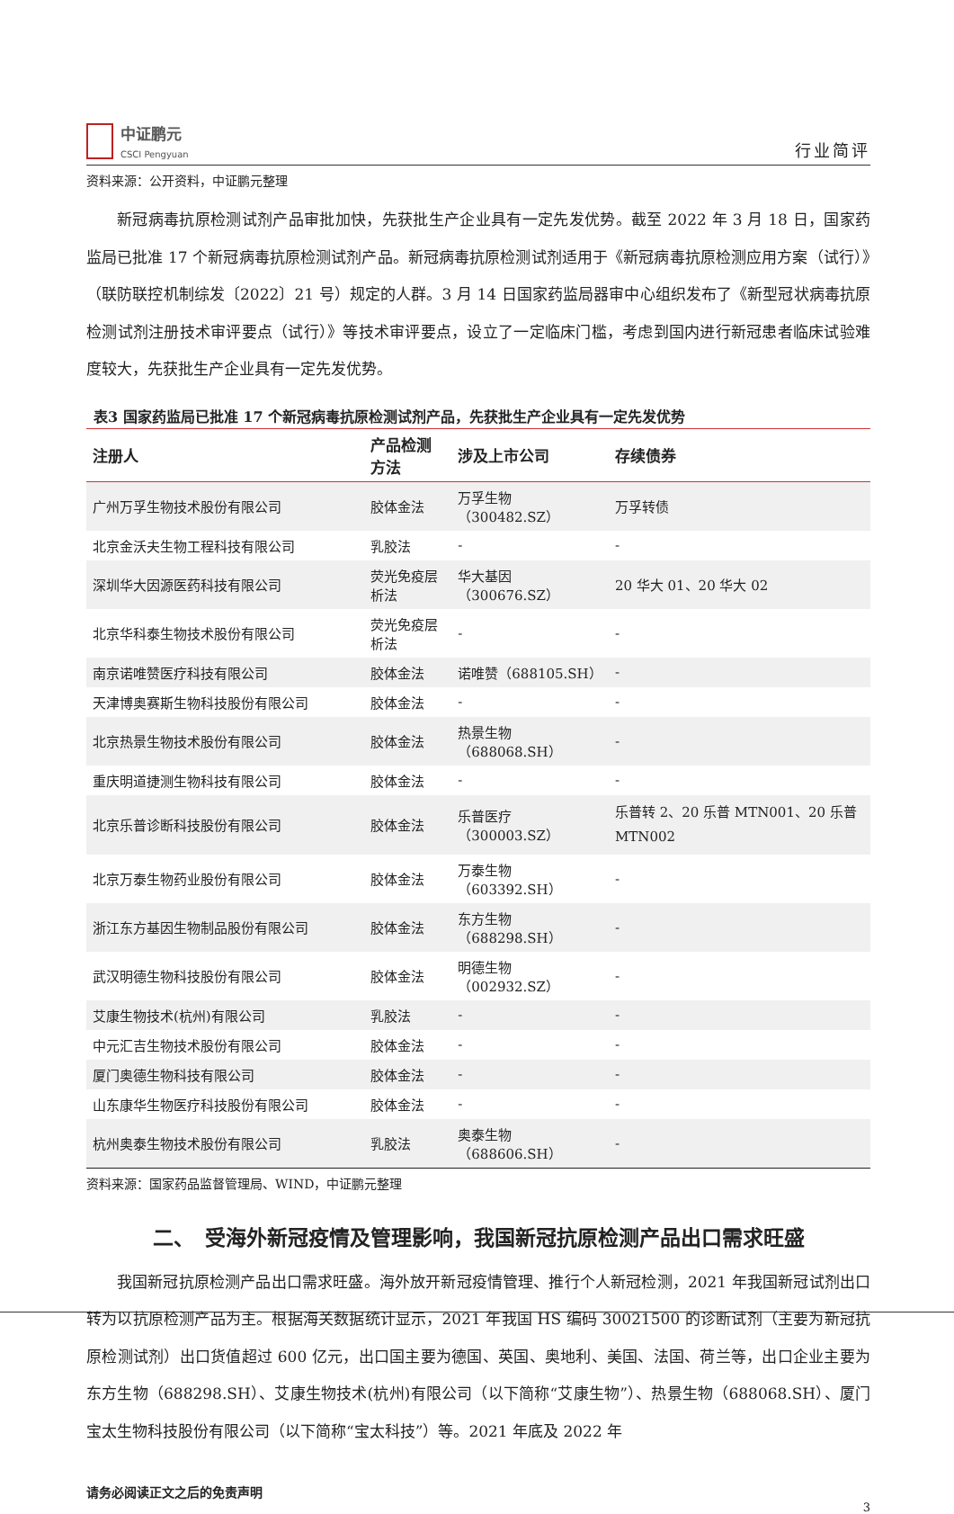中证鹏元
CSCI Pengyuan
行业简评
资料来源：公开资料，中证鹏元整理
新冠病毒抗原检测试剂产品审批加快，先获批生产企业具有一定先发优势。截至 2022 年 3 月 18 日，国家药监局已批准 17 个新冠病毒抗原检测试剂产品。新冠病毒抗原检测试剂适用于《新冠病毒抗原检测应用方案（试行）》（联防联控机制综发〔2022〕21 号）规定的人群。3 月 14 日国家药监局器审中心组织发布了《新型冠状病毒抗原检测试剂注册技术审评要点（试行）》等技术审评要点，设立了一定临床门槛，考虑到国内进行新冠患者临床试验难度较大，先获批生产企业具有一定先发优势。
表3 国家药监局已批准 17 个新冠病毒抗原检测试剂产品，先获批生产企业具有一定先发优势
| 注册人 | 产品检测方法 | 涉及上市公司 | 存续债券 |
| --- | --- | --- | --- |
| 广州万孚生物技术股份有限公司 | 胶体金法 | 万孚生物（300482.SZ） | 万孚转债 |
| 北京金沃夫生物工程科技有限公司 | 乳胶法 | - | - |
| 深圳华大因源医药科技有限公司 | 荧光免疫层析法 | 华大基因（300676.SZ） | 20 华大 01、20 华大 02 |
| 北京华科泰生物技术股份有限公司 | 荧光免疫层析法 | - | - |
| 南京诺唯赞医疗科技有限公司 | 胶体金法 | 诺唯赞（688105.SH） | - |
| 天津博奥赛斯生物科技股份有限公司 | 胶体金法 | - | - |
| 北京热景生物技术股份有限公司 | 胶体金法 | 热景生物（688068.SH） | - |
| 重庆明道捷测生物科技有限公司 | 胶体金法 | - | - |
| 北京乐普诊断科技股份有限公司 | 胶体金法 | 乐普医疗（300003.SZ） | 乐普转 2、20 乐普 MTN001、20 乐普 MTN002 |
| 北京万泰生物药业股份有限公司 | 胶体金法 | 万泰生物（603392.SH） | - |
| 浙江东方基因生物制品股份有限公司 | 胶体金法 | 东方生物（688298.SH） | - |
| 武汉明德生物科技股份有限公司 | 胶体金法 | 明德生物（002932.SZ） | - |
| 艾康生物技术(杭州)有限公司 | 乳胶法 | - | - |
| 中元汇吉生物技术股份有限公司 | 胶体金法 | - | - |
| 厦门奥德生物科技有限公司 | 胶体金法 | - | - |
| 山东康华生物医疗科技股份有限公司 | 胶体金法 | - | - |
| 杭州奥泰生物技术股份有限公司 | 乳胶法 | 奥泰生物（688606.SH） | - |
资料来源：国家药品监督管理局、WIND，中证鹏元整理
二、　受海外新冠疫情及管理影响，我国新冠抗原检测产品出口需求旺盛
我国新冠抗原检测产品出口需求旺盛。海外放开新冠疫情管理、推行个人新冠检测，2021 年我国新冠试剂出口转为以抗原检测产品为主。根据海关数据统计显示，2021 年我国 HS 编码 30021500 的诊断试剂（主要为新冠抗原检测试剂）出口货值超过 600 亿元，出口国主要为德国、英国、奥地利、美国、法国、荷兰等，出口企业主要为东方生物（688298.SH）、艾康生物技术(杭州)有限公司（以下简称“艾康生物”）、热景生物（688068.SH）、厦门宝太生物科技股份有限公司（以下简称“宝太科技”）等。2021 年底及 2022 年
请务必阅读正文之后的免责声明
3